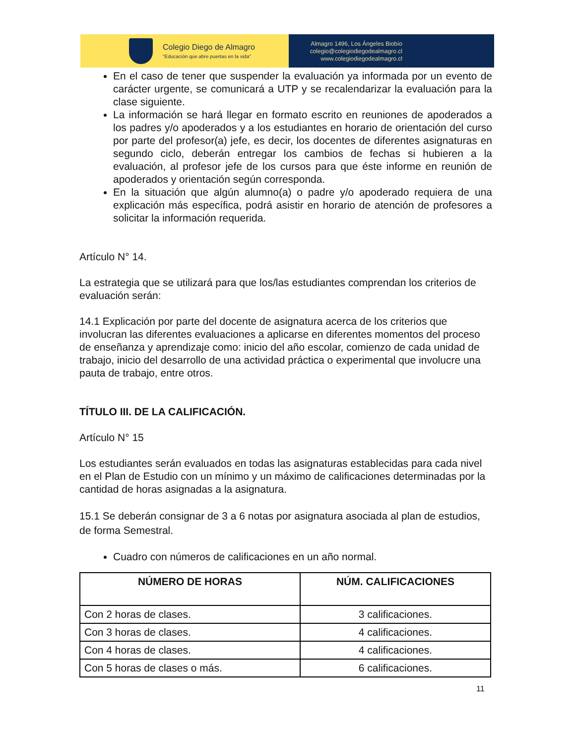Colegio Diego de Almagro
"Educación que abre puertas en la vida"
Almagro 1496, Los Ángeles Biobío
colegio@colegiodiegodealmagro.cl
www.colegiodiegodealmagro.cl
En el caso de tener que suspender la evaluación ya informada por un evento de carácter urgente, se comunicará a UTP y se recalendarizar la evaluación para la clase siguiente.
La información se hará llegar en formato escrito en reuniones de apoderados a los padres y/o apoderados y a los estudiantes en horario de orientación del curso por parte del profesor(a) jefe, es decir, los docentes de diferentes asignaturas en segundo ciclo, deberán entregar los cambios de fechas si hubieren a la evaluación, al profesor jefe de los cursos para que éste informe en reunión de apoderados y orientación según corresponda.
En la situación que algún alumno(a) o padre y/o apoderado requiera de una explicación más específica, podrá asistir en horario de atención de profesores a solicitar la información requerida.
Artículo N° 14.
La estrategia que se utilizará para que los/las estudiantes comprendan los criterios de evaluación serán:
14.1 Explicación por parte del docente de asignatura acerca de los criterios que involucran las diferentes evaluaciones a aplicarse en diferentes momentos del proceso de enseñanza y aprendizaje como: inicio del año escolar, comienzo de cada unidad de trabajo, inicio del desarrollo de una actividad práctica o experimental que involucre una pauta de trabajo, entre otros.
TÍTULO III. DE LA CALIFICACIÓN.
Artículo N° 15
Los estudiantes serán evaluados en todas las asignaturas establecidas para cada nivel en el Plan de Estudio con un mínimo y un máximo de calificaciones determinadas por la cantidad de horas asignadas a la asignatura.
15.1 Se deberán consignar de 3 a 6 notas por asignatura asociada al plan de estudios, de forma Semestral.
Cuadro con números de calificaciones en un año normal.
| NÚMERO DE HORAS | NÚM. CALIFICACIONES |
| --- | --- |
| Con 2 horas de clases. | 3 calificaciones. |
| Con 3 horas de clases. | 4 calificaciones. |
| Con 4 horas de clases. | 4 calificaciones. |
| Con 5 horas de clases o más. | 6 calificaciones. |
11